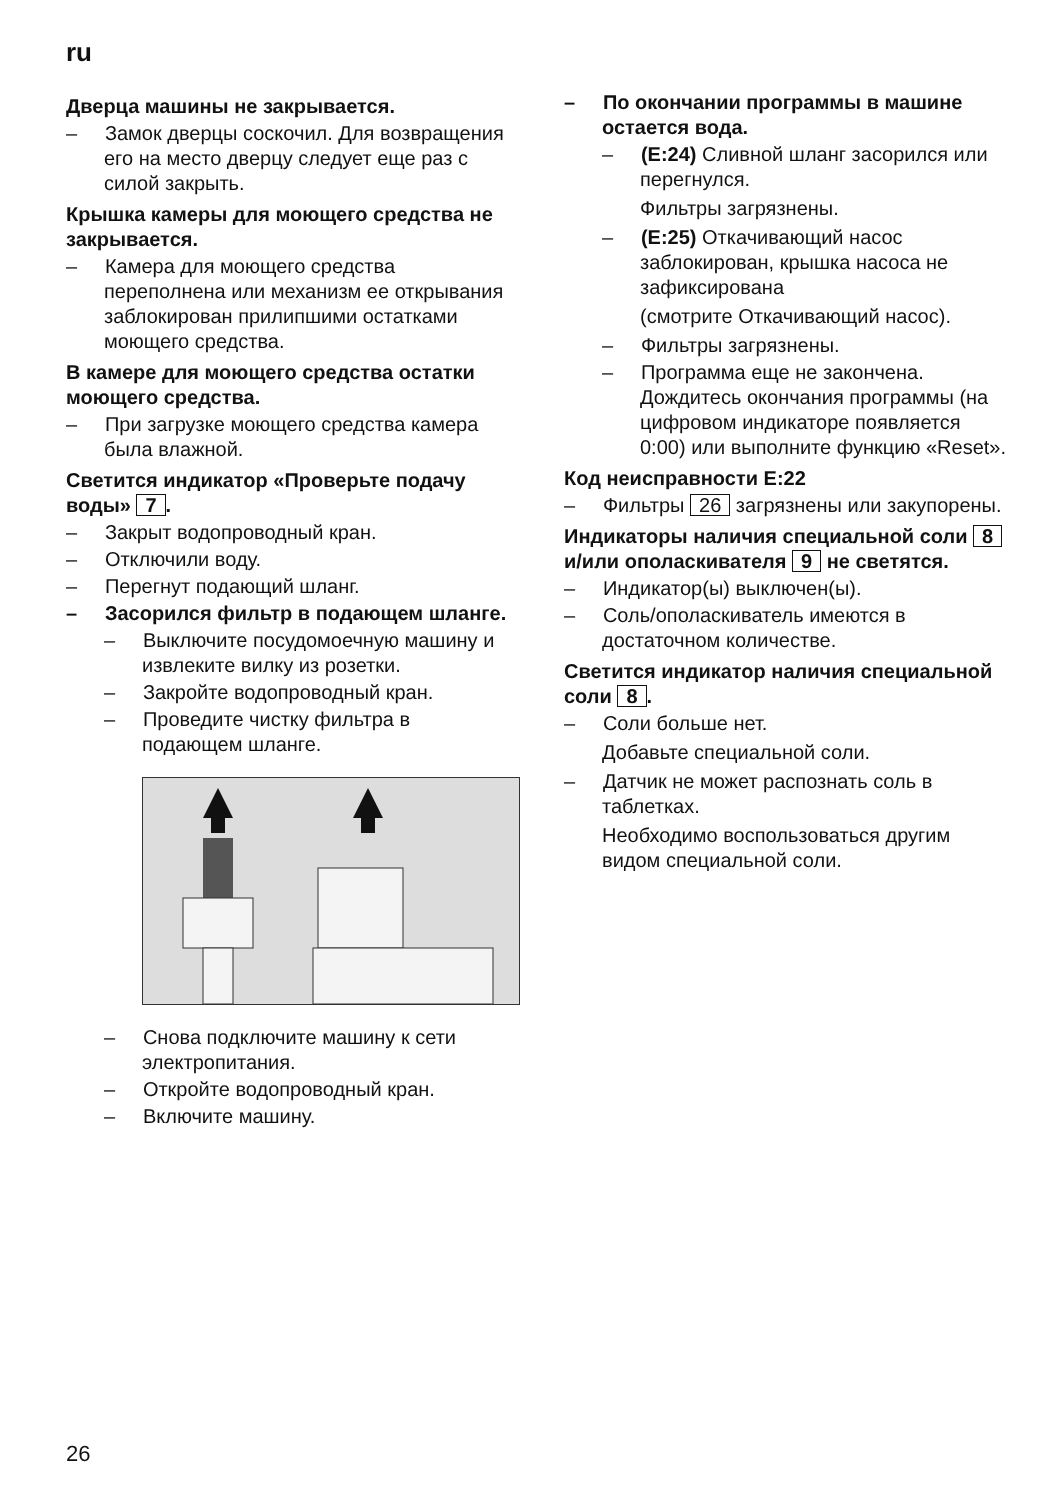ru
Дверца машины не закрывается.
– Замок дверцы соскочил. Для возвращения его на место дверцу следует еще раз с силой закрыть.
Крышка камеры для моющего средства не закрывается.
– Камера для моющего средства переполнена или механизм ее открывания заблокирован прилипшими остатками моющего средства.
В камере для моющего средства остатки моющего средства.
– При загрузке моющего средства камера была влажной.
Светится индикатор «Проверьте подачу воды» 7.
– Закрыт водопроводный кран.
– Отключили воду.
– Перегнут подающий шланг.
– Засорился фильтр в подающем шланге.
– Выключите посудомоечную машину и извлеките вилку из розетки.
– Закройте водопроводный кран.
– Проведите чистку фильтра в подающем шланге.
– Снова подключите машину к сети электропитания.
– Откройте водопроводный кран.
– Включите машину.
– По окончании программы в машине остается вода.
– (E:24) Сливной шланг засорился или перегнулся.
Фильтры загрязнены.
– (E:25) Откачивающий насос заблокирован, крышка насоса не зафиксирована
(смотрите Откачивающий насос).
– Фильтры загрязнены.
– Программа еще не закончена. Дождитесь окончания программы (на цифровом индикаторе появляется 0:00) или выполните функцию «Reset».
Код неисправности E:22
– Фильтры 26 загрязнены или закупорены.
Индикаторы наличия специальной соли 8 и/или ополаскивателя 9 не светятся.
– Индикатор(ы) выключен(ы).
– Соль/ополаскиватель имеются в достаточном количестве.
Светится индикатор наличия специальной соли 8.
– Соли больше нет.
Добавьте специальной соли.
– Датчик не может распознать соль в таблетках.
Необходимо воспользоваться другим видом специальной соли.
26